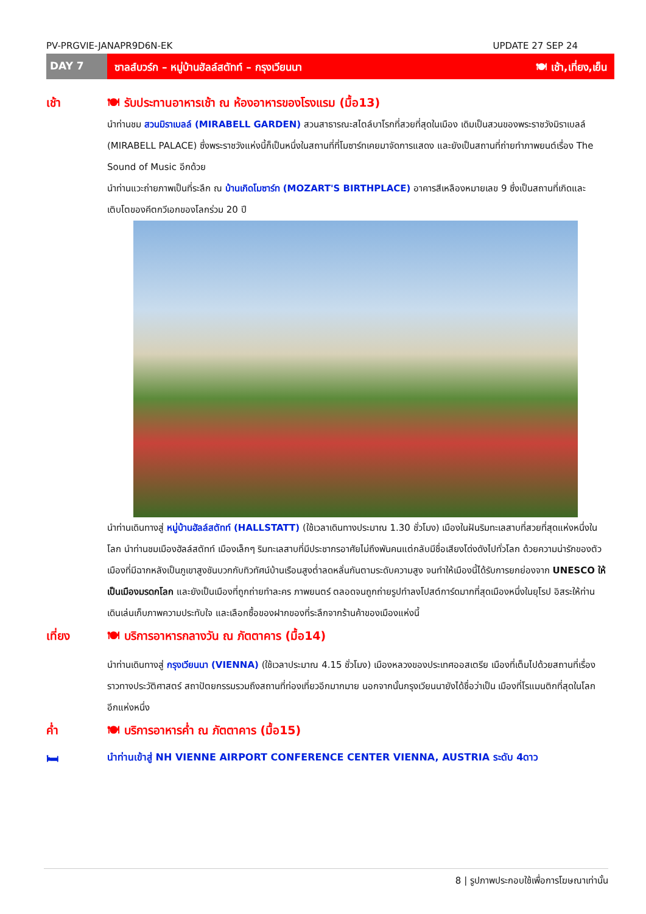PV-PRGVIE-JANAPR9D6N-EK UPDATE 27 SEP 24
DAY 7 ซาลส์บวร์ก – หมู่บ้านฮัลล์สตัทท์ – กรุงเวียนนา 🍽 เช้า,เที่ยง,เย็น
เช้า 🍽 รับประทานอาหารเช้า ณ ห้องอาหารของโรงแรม (มื้อ13)
นำท่านชม สวนมิราเบลล์ (MIRABELL GARDEN) สวนสาธารณะสไตล์บาโรกที่สวยที่สุดในเมือง เดิมเป็นสวนของพระราชวังมิราเบลล์ (MIRABELL PALACE) ซึ่งพระราชวังแห่งนี้ก็เป็นหนึ่งในสถานที่ที่โมซาร์ทเคยมาจัดการแสดง และยังเป็นสถานที่ถ่ายทำภาพยนต์เรื่อง The Sound of Music อีกด้วย
นำท่านแวะถ่ายภาพเป็นที่ระลึก ณ บ้านเกิดโมซาร์ท (MOZART'S BIRTHPLACE) อาคารสีเหลืองหมายเลข 9 ซึ่งเป็นสถานที่เกิดและเติบโตของคีตกวีเอกของโลกร่วม 20 ปี
นำท่านเดินทางสู่ หมู่บ้านฮัลล์สตัทท์ (HALLSTATT) (ใช้เวลาเดินทางประมาณ 1.30 ชั่วโมง) เมืองในฝันริมทะเลสาบที่สวยที่สุดแห่งหนึ่งในโลก นำท่านชมเมืองฮัลล์สตัทท์ เมืองเล็กๆ ริมทะเลสาบที่มีประชากรอาศัยไม่ถึงพันคนแต่กลับมีชื่อเสียงโด่งดังไปทั่วโลก ด้วยความน่ารักของตัวเมืองที่มีฉากหลังเป็นภูเขาสูงชันบวกกับทิวทัศน์บ้านเรือนสูงต่ำลดหลั่นกันตามระดับความสูง จนทำให้เมืองนี้ได้รับการยกย่องจาก UNESCO ให้เป็นเมืองมรดกโลก และยังเป็นเมืองที่ถูกถ่ายทำละคร ภาพยนตร์ ตลอดจนถูกถ่ายรูปทำลงโปสต์การ์ดมากที่สุดเมืองหนึ่งในยุโรป อิสระให้ท่านเดินเล่นเก็บภาพความประทับใจ และเลือกซื้อของฝากของที่ระลึกจากร้านค้าของเมืองแห่งนี้
เที่ยง 🍽 บริการอาหารกลางวัน ณ ภัตตาคาร (มื้อ14)
นำท่านเดินทางสู่ กรุงเวียนนา (VIENNA) (ใช้เวลาประมาณ 4.15 ชั่วโมง) เมืองหลวงของประเทศออสเตรีย เมืองที่เต็มไปด้วยสถานที่เรื่องราวทางประวัติศาสตร์ สถาปัตยกรรมรวมถึงสถานที่ท่องเที่ยวอีกมากมาย นอกจากนั้นกรุงเวียนนายังได้ชื่อว่าเป็น เมืองที่โรแมนติกที่สุดในโลกอีกแห่งหนึ่ง
ค่ำ 🍽 บริการอาหารค่ำ ณ ภัตตาคาร (มื้อ15)
🛏
นำท่านเข้าสู่ NH VIENNE AIRPORT CONFERENCE CENTER VIENNA, AUSTRIA ระดับ 4ดาว
8 | รูปภาพประกอบใช้เพื่อการโฆษณาเท่านั้น